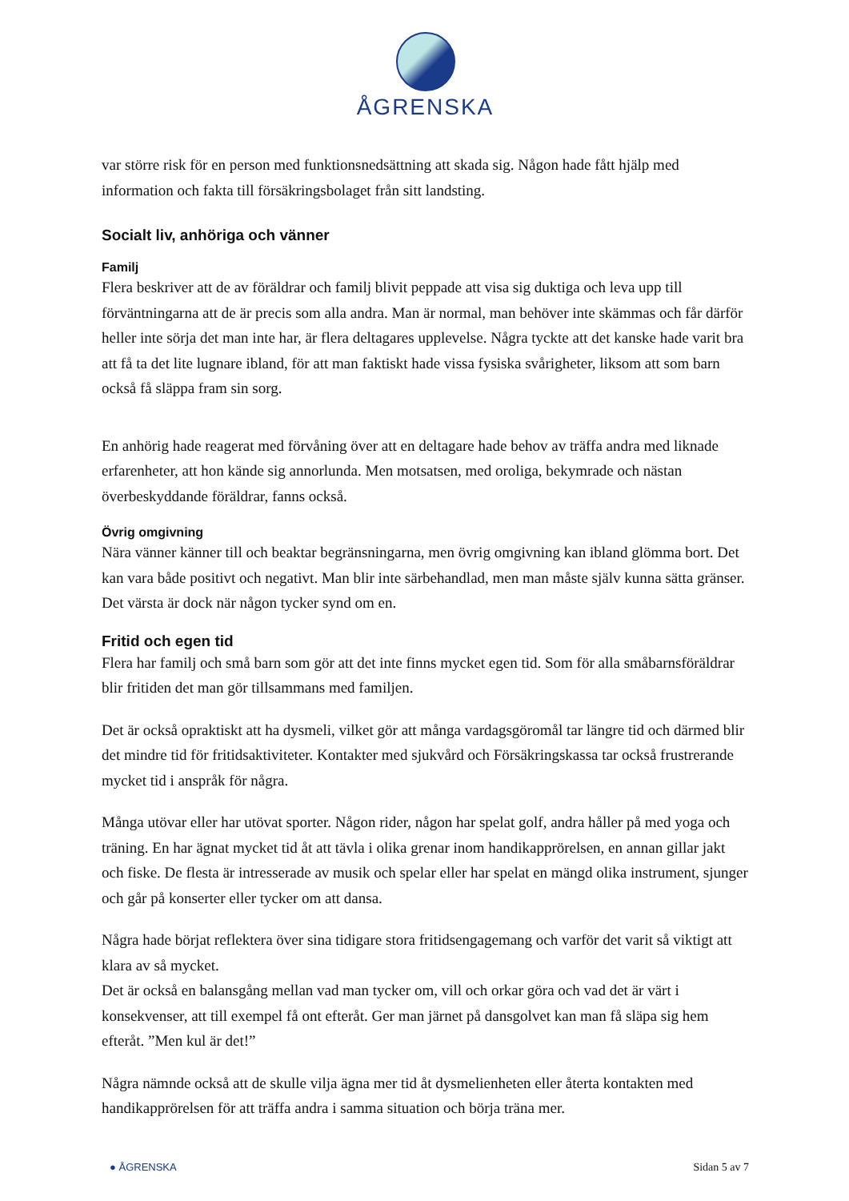ÅGRENSKA
var större risk för en person med funktionsnedsättning att skada sig. Någon hade fått hjälp med information och fakta till försäkringsbolaget från sitt landsting.
Socialt liv, anhöriga och vänner
Familj
Flera beskriver att de av föräldrar och familj blivit peppade att visa sig duktiga och leva upp till förväntningarna att de är precis som alla andra. Man är normal, man behöver inte skämmas och får därför heller inte sörja det man inte har, är flera deltagares upplevelse. Några tyckte att det kanske hade varit bra att få ta det lite lugnare ibland, för att man faktiskt hade vissa fysiska svårigheter, liksom att som barn också få släppa fram sin sorg.
En anhörig hade reagerat med förvåning över att en deltagare hade behov av träffa andra med liknade erfarenheter, att hon kände sig annorlunda. Men motsatsen, med oroliga, bekymrade och nästan överbeskyddande föräldrar, fanns också.
Övrig omgivning
Nära vänner känner till och beaktar begränsningarna, men övrig omgivning kan ibland glömma bort. Det kan vara både positivt och negativt. Man blir inte särbehandlad, men man måste själv kunna sätta gränser. Det värsta är dock när någon tycker synd om en.
Fritid och egen tid
Flera har familj och små barn som gör att det inte finns mycket egen tid. Som för alla småbarnsföräldrar blir fritiden det man gör tillsammans med familjen.
Det är också opraktiskt att ha dysmeli, vilket gör att många vardagsgöromål tar längre tid och därmed blir det mindre tid för fritidsaktiviteter. Kontakter med sjukvård och Försäkringskassa tar också frustrerande mycket tid i anspråk för några.
Många utövar eller har utövat sporter. Någon rider, någon har spelat golf, andra håller på med yoga och träning. En har ägnat mycket tid åt att tävla i olika grenar inom handikapprörelsen, en annan gillar jakt och fiske. De flesta är intresserade av musik och spelar eller har spelat en mängd olika instrument, sjunger och går på konserter eller tycker om att dansa.
Några hade börjat reflektera över sina tidigare stora fritidsengagemang och varför det varit så viktigt att klara av så mycket.
Det är också en balansgång mellan vad man tycker om, vill och orkar göra och vad det är värt i konsekvenser, att till exempel få ont efteråt. Ger man järnet på dansgolvet kan man få släpa sig hem efteråt. ”Men kul är det!”
Några nämnde också att de skulle vilja ägna mer tid åt dysmelienheten eller återta kontakten med handikapprörelsen för att träffa andra i samma situation och börja träna mer.
● ÅGRENSKA Sidan 5 av 7